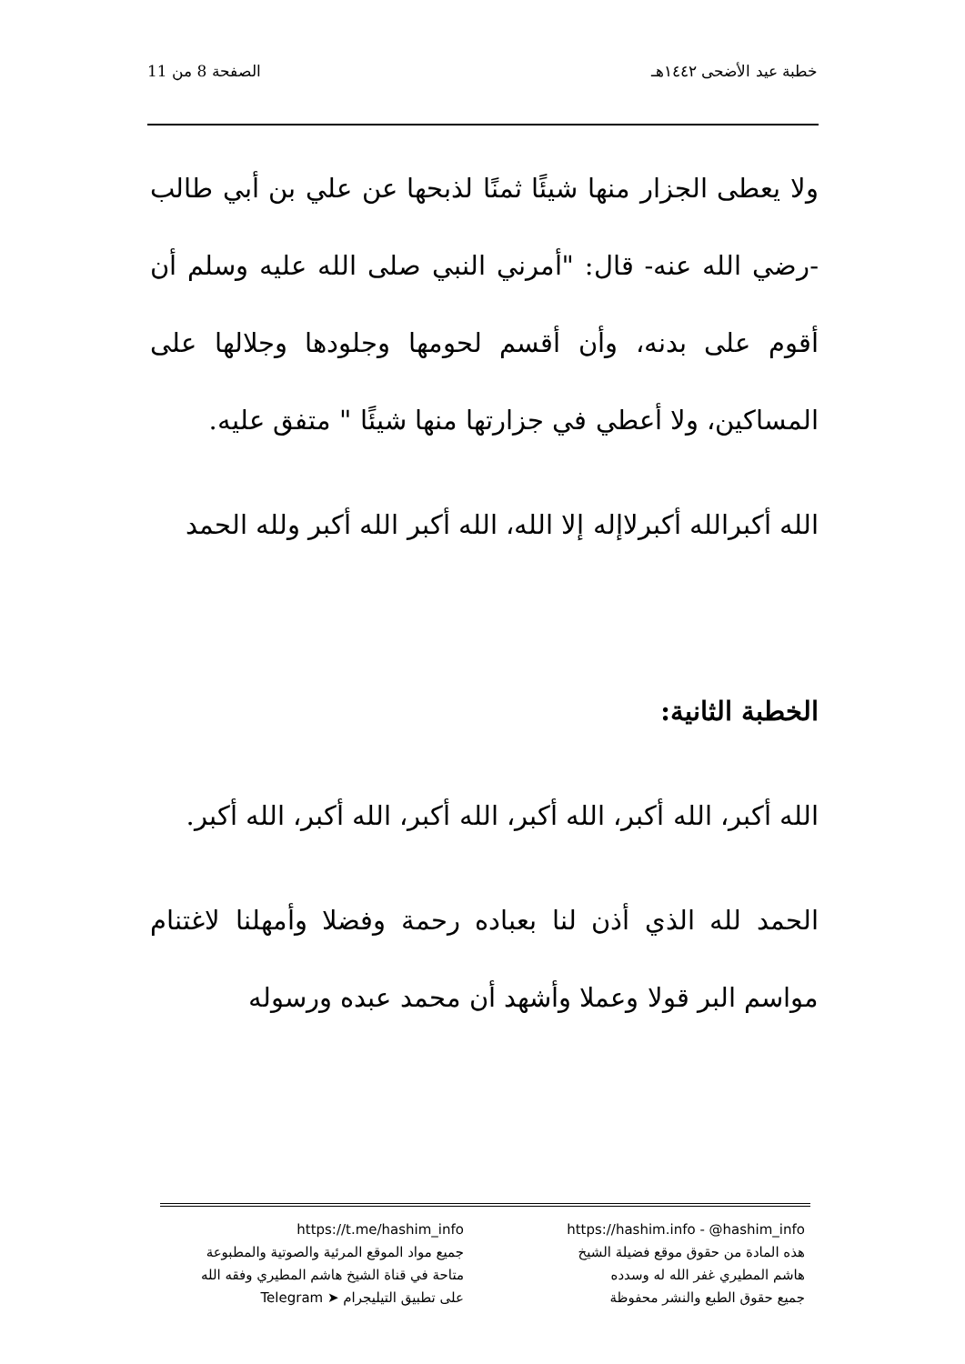خطبة عيد الأضحى ١٤٤٢هـ الصفحة 8 من 11
ولا يعطى الجزار منها شيئًا ثمنًا لذبحها عن علي بن أبي طالب -رضي الله عنه- قال: "أمرني النبي صلى الله عليه وسلم أن أقوم على بدنه، وأن أقسم لحومها وجلودها وجلالها على المساكين، ولا أعطي في جزارتها منها شيئًا " متفق عليه.
الله أكبرالله أكبرلاإله إلا الله، الله أكبر الله أكبر ولله الحمد
الخطبة الثانية:
الله أكبر، الله أكبر، الله أكبر، الله أكبر، الله أكبر، الله أكبر.
الحمد لله الذي أذن لنا بعباده رحمة وفضلا وأمهلنا لاغتنام مواسم البر قولا وعملا وأشهد أن محمد عبده ورسوله
https://hashim.info - @hashim_info
هذه المادة من حقوق موقع فضيلة الشيخ
هاشم المطيري غفر الله له وسدده
جميع حقوق الطبع والنشر محفوظة
https://t.me/hashim_info
جميع مواد الموقع المرئية والصوتية والمطبوعة
متاحة في قناة الشيخ هاشم المطيري وفقه الله
على تطبيق التيليجرام ➤ Telegram